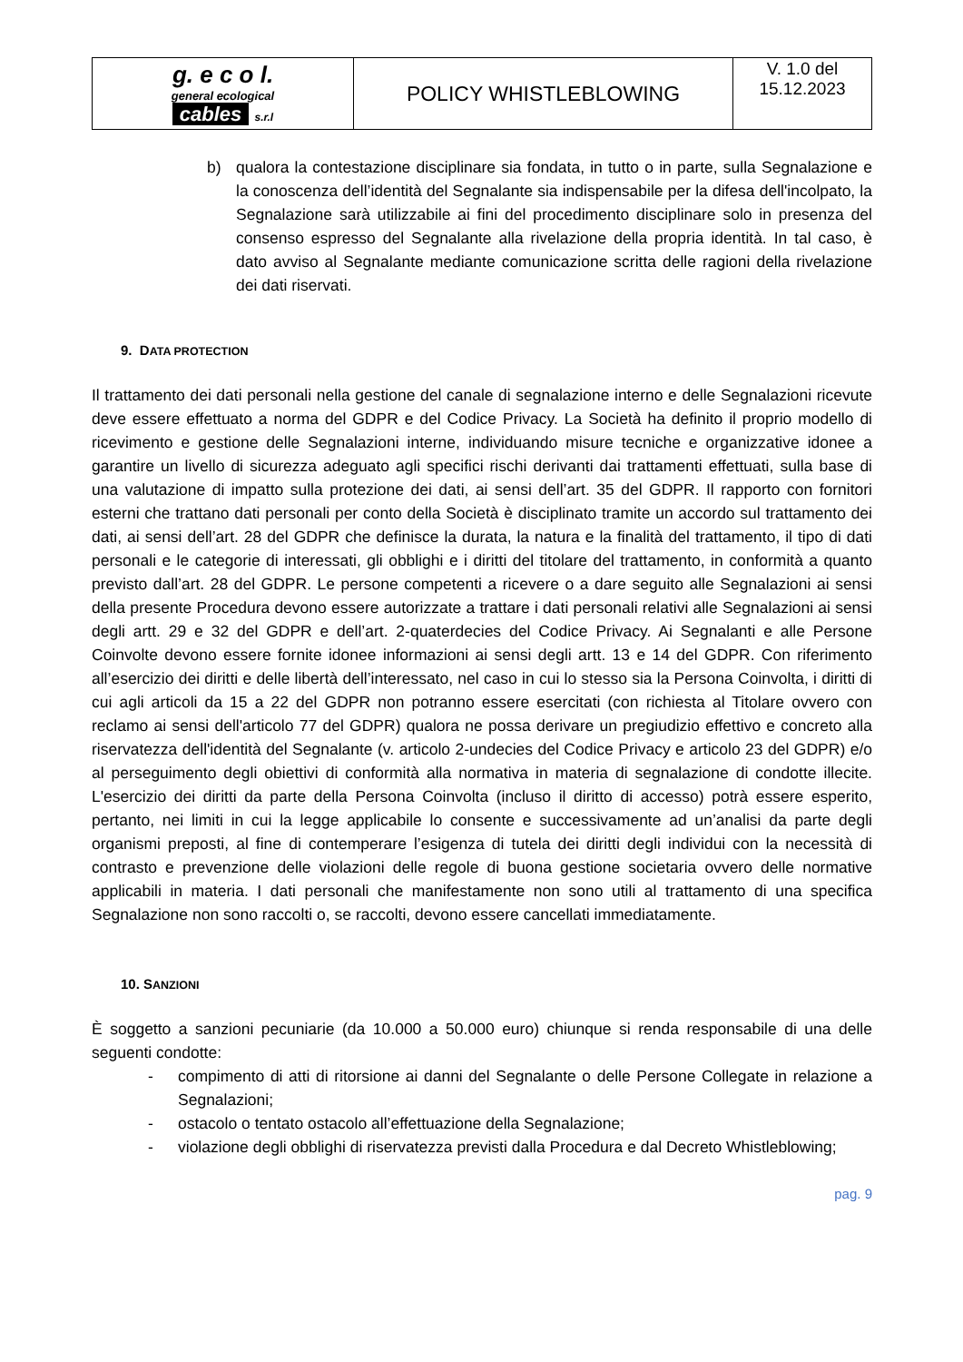| g. e c o l. general ecological cables s.r.l | POLICY WHISTLEBLOWING | V. 1.0 del 15.12.2023 |
b) qualora la contestazione disciplinare sia fondata, in tutto o in parte, sulla Segnalazione e la conoscenza dell’identità del Segnalante sia indispensabile per la difesa dell'incolpato, la Segnalazione sarà utilizzabile ai fini del procedimento disciplinare solo in presenza del consenso espresso del Segnalante alla rivelazione della propria identità. In tal caso, è dato avviso al Segnalante mediante comunicazione scritta delle ragioni della rivelazione dei dati riservati.
9. DATA PROTECTION
Il trattamento dei dati personali nella gestione del canale di segnalazione interno e delle Segnalazioni ricevute deve essere effettuato a norma del GDPR e del Codice Privacy. La Società ha definito il proprio modello di ricevimento e gestione delle Segnalazioni interne, individuando misure tecniche e organizzative idonee a garantire un livello di sicurezza adeguato agli specifici rischi derivanti dai trattamenti effettuati, sulla base di una valutazione di impatto sulla protezione dei dati, ai sensi dell’art. 35 del GDPR. Il rapporto con fornitori esterni che trattano dati personali per conto della Società è disciplinato tramite un accordo sul trattamento dei dati, ai sensi dell’art. 28 del GDPR che definisce la durata, la natura e la finalità del trattamento, il tipo di dati personali e le categorie di interessati, gli obblighi e i diritti del titolare del trattamento, in conformità a quanto previsto dall’art. 28 del GDPR. Le persone competenti a ricevere o a dare seguito alle Segnalazioni ai sensi della presente Procedura devono essere autorizzate a trattare i dati personali relativi alle Segnalazioni ai sensi degli artt. 29 e 32 del GDPR e dell’art. 2-quaterdecies del Codice Privacy. Ai Segnalanti e alle Persone Coinvolte devono essere fornite idonee informazioni ai sensi degli artt. 13 e 14 del GDPR. Con riferimento all’esercizio dei diritti e delle libertà dell’interessato, nel caso in cui lo stesso sia la Persona Coinvolta, i diritti di cui agli articoli da 15 a 22 del GDPR non potranno essere esercitati (con richiesta al Titolare ovvero con reclamo ai sensi dell'articolo 77 del GDPR) qualora ne possa derivare un pregiudizio effettivo e concreto alla riservatezza dell'identità del Segnalante (v. articolo 2-undecies del Codice Privacy e articolo 23 del GDPR) e/o al perseguimento degli obiettivi di conformità alla normativa in materia di segnalazione di condotte illecite. L'esercizio dei diritti da parte della Persona Coinvolta (incluso il diritto di accesso) potrà essere esperito, pertanto, nei limiti in cui la legge applicabile lo consente e successivamente ad un’analisi da parte degli organismi preposti, al fine di contemperare l’esigenza di tutela dei diritti degli individui con la necessità di contrasto e prevenzione delle violazioni delle regole di buona gestione societaria ovvero delle normative applicabili in materia. I dati personali che manifestamente non sono utili al trattamento di una specifica Segnalazione non sono raccolti o, se raccolti, devono essere cancellati immediatamente.
10. SANZIONI
È soggetto a sanzioni pecuniarie (da 10.000 a 50.000 euro) chiunque si renda responsabile di una delle seguenti condotte:
- compimento di atti di ritorsione ai danni del Segnalante o delle Persone Collegate in relazione a Segnalazioni;
- ostacolo o tentato ostacolo all’effettuazione della Segnalazione;
- violazione degli obblighi di riservatezza previsti dalla Procedura e dal Decreto Whistleblowing;
pag. 9